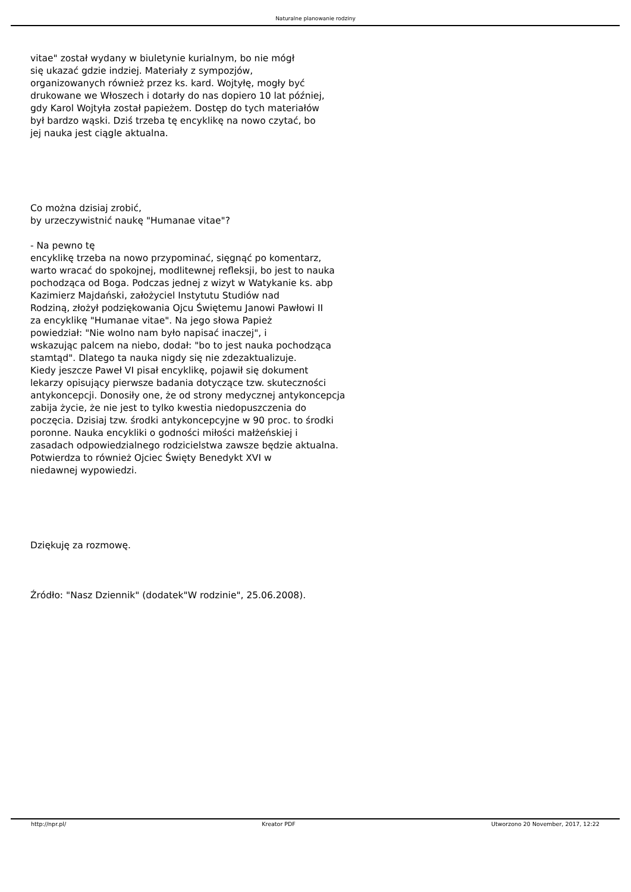Naturalne planowanie rodziny
vitae" został wydany w biuletynie kurialnym, bo nie mógł
się ukazać gdzie indziej. Materiały z sympozjów,
organizowanych również przez ks. kard. Wojtyłę, mogły być
drukowane we Włoszech i dotarły do nas dopiero 10 lat później,
gdy Karol Wojtyła został papieżem. Dostęp do tych materiałów
był bardzo wąski. Dziś trzeba tę encyklikę na nowo czytać, bo
jej nauka jest ciągle aktualna.
Co można dzisiaj zrobić,
by urzeczywistnić naukę "Humanae vitae"?
- Na pewno tę
encyklikę trzeba na nowo przypominać, sięgnąć po komentarz,
warto wracać do spokojnej, modlitewnej refleksji, bo jest to nauka
pochodząca od Boga. Podczas jednej z wizyt w Watykanie ks. abp
Kazimierz Majdański, założyciel Instytutu Studiów nad
Rodziną, złożył podziękowania Ojcu Świętemu Janowi Pawłowi II
za encyklikę "Humanae vitae". Na jego słowa Papież
powiedział: "Nie wolno nam było napisać inaczej", i
wskazując palcem na niebo, dodał: "bo to jest nauka pochodząca
stamtąd". Dlatego ta nauka nigdy się nie zdezaktualizuje.
Kiedy jeszcze Paweł VI pisał encyklikę, pojawił się dokument
lekarzy opisujący pierwsze badania dotyczące tzw. skuteczności
antykoncepcji. Donosiły one, że od strony medycznej antykoncepcja
zabija życie, że nie jest to tylko kwestia niedopuszczenia do
poczęcia. Dzisiaj tzw. środki antykoncepcyjne w 90 proc. to środki
poronne. Nauka encykliki o godności miłości małżeńskiej i
zasadach odpowiedzialnego rodzicielstwa zawsze będzie aktualna.
Potwierdza to również Ojciec Święty Benedykt XVI w
niedawnej wypowiedzi.
Dziękuję za rozmowę.
Źródło: "Nasz Dziennik" (dodatek"W rodzinie", 25.06.2008).
http://npr.pl/ Kreator PDF Utworzono 20 November, 2017, 12:22